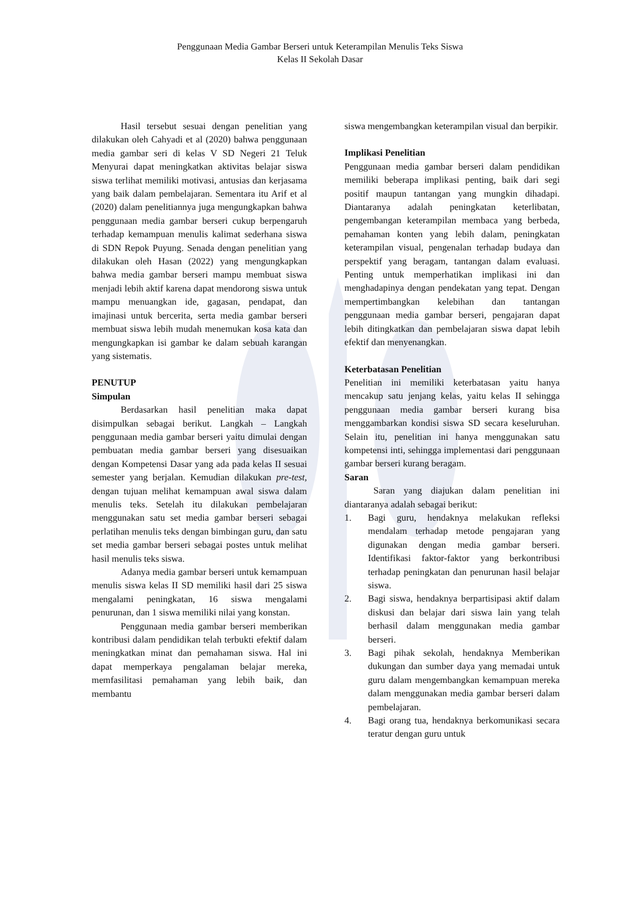Penggunaan Media Gambar Berseri untuk Keterampilan Menulis Teks Siswa
Kelas II Sekolah Dasar
Hasil tersebut sesuai dengan penelitian yang dilakukan oleh Cahyadi et al (2020) bahwa penggunaan media gambar seri di kelas V SD Negeri 21 Teluk Menyurai dapat meningkatkan aktivitas belajar siswa siswa terlihat memiliki motivasi, antusias dan kerjasama yang baik dalam pembelajaran. Sementara itu Arif et al (2020) dalam penelitiannya juga mengungkapkan bahwa penggunaan media gambar berseri cukup berpengaruh terhadap kemampuan menulis kalimat sederhana siswa di SDN Repok Puyung. Senada dengan penelitian yang dilakukan oleh Hasan (2022) yang mengungkapkan bahwa media gambar berseri mampu membuat siswa menjadi lebih aktif karena dapat mendorong siswa untuk mampu menuangkan ide, gagasan, pendapat, dan imajinasi untuk bercerita, serta media gambar berseri membuat siswa lebih mudah menemukan kosa kata dan mengungkapkan isi gambar ke dalam sebuah karangan yang sistematis.
PENUTUP
Simpulan
Berdasarkan hasil penelitian maka dapat disimpulkan sebagai berikut. Langkah – Langkah penggunaan media gambar berseri yaitu dimulai dengan pembuatan media gambar berseri yang disesuaikan dengan Kompetensi Dasar yang ada pada kelas II sesuai semester yang berjalan. Kemudian dilakukan pre-test, dengan tujuan melihat kemampuan awal siswa dalam menulis teks. Setelah itu dilakukan pembelajaran menggunakan satu set media gambar berseri sebagai perlatihan menulis teks dengan bimbingan guru, dan satu set media gambar berseri sebagai postes untuk melihat hasil menulis teks siswa.
Adanya media gambar berseri untuk kemampuan menulis siswa kelas II SD memiliki hasil dari 25 siswa mengalami peningkatan, 16 siswa mengalami penurunan, dan 1 siswa memiliki nilai yang konstan.
Penggunaan media gambar berseri memberikan kontribusi dalam pendidikan telah terbukti efektif dalam meningkatkan minat dan pemahaman siswa. Hal ini dapat memperkaya pengalaman belajar mereka, memfasilitasi pemahaman yang lebih baik, dan membantu
siswa mengembangkan keterampilan visual dan berpikir.
Implikasi Penelitian
Penggunaan media gambar berseri dalam pendidikan memiliki beberapa implikasi penting, baik dari segi positif maupun tantangan yang mungkin dihadapi. Diantaranya adalah peningkatan keterlibatan, pengembangan keterampilan membaca yang berbeda, pemahaman konten yang lebih dalam, peningkatan keterampilan visual, pengenalan terhadap budaya dan perspektif yang beragam, tantangan dalam evaluasi. Penting untuk memperhatikan implikasi ini dan menghadapinya dengan pendekatan yang tepat. Dengan mempertimbangkan kelebihan dan tantangan penggunaan media gambar berseri, pengajaran dapat lebih ditingkatkan dan pembelajaran siswa dapat lebih efektif dan menyenangkan.
Keterbatasan Penelitian
Penelitian ini memiliki keterbatasan yaitu hanya mencakup satu jenjang kelas, yaitu kelas II sehingga penggunaan media gambar berseri kurang bisa menggambarkan kondisi siswa SD secara keseluruhan. Selain itu, penelitian ini hanya menggunakan satu kompetensi inti, sehingga implementasi dari penggunaan gambar berseri kurang beragam.
Saran
Saran yang diajukan dalam penelitian ini diantaranya adalah sebagai berikut:
1. Bagi guru, hendaknya melakukan refleksi mendalam terhadap metode pengajaran yang digunakan dengan media gambar berseri. Identifikasi faktor-faktor yang berkontribusi terhadap peningkatan dan penurunan hasil belajar siswa.
2. Bagi siswa, hendaknya berpartisipasi aktif dalam diskusi dan belajar dari siswa lain yang telah berhasil dalam menggunakan media gambar berseri.
3. Bagi pihak sekolah, hendaknya Memberikan dukungan dan sumber daya yang memadai untuk guru dalam mengembangkan kemampuan mereka dalam menggunakan media gambar berseri dalam pembelajaran.
4. Bagi orang tua, hendaknya berkomunikasi secara teratur dengan guru untuk